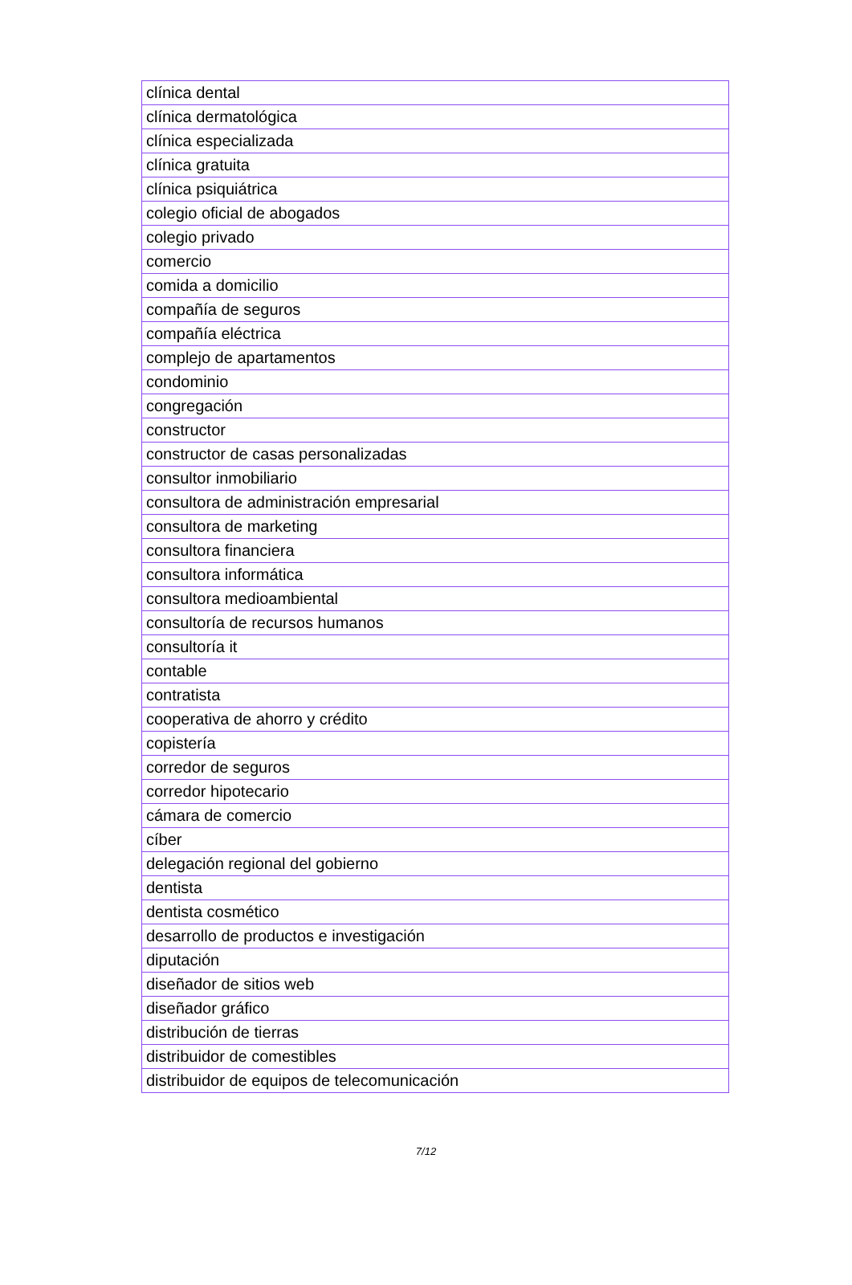| clínica dental |
| clínica dermatológica |
| clínica especializada |
| clínica gratuita |
| clínica psiquiátrica |
| colegio oficial de abogados |
| colegio privado |
| comercio |
| comida a domicilio |
| compañía de seguros |
| compañía eléctrica |
| complejo de apartamentos |
| condominio |
| congregación |
| constructor |
| constructor de casas personalizadas |
| consultor inmobiliario |
| consultora de administración empresarial |
| consultora de marketing |
| consultora financiera |
| consultora informática |
| consultora medioambiental |
| consultoría de recursos humanos |
| consultoría it |
| contable |
| contratista |
| cooperativa de ahorro y crédito |
| copistería |
| corredor de seguros |
| corredor hipotecario |
| cámara de comercio |
| cíber |
| delegación regional del gobierno |
| dentista |
| dentista cosmético |
| desarrollo de productos e investigación |
| diputación |
| diseñador de sitios web |
| diseñador gráfico |
| distribución de tierras |
| distribuidor de comestibles |
| distribuidor de equipos de telecomunicación |
7/12